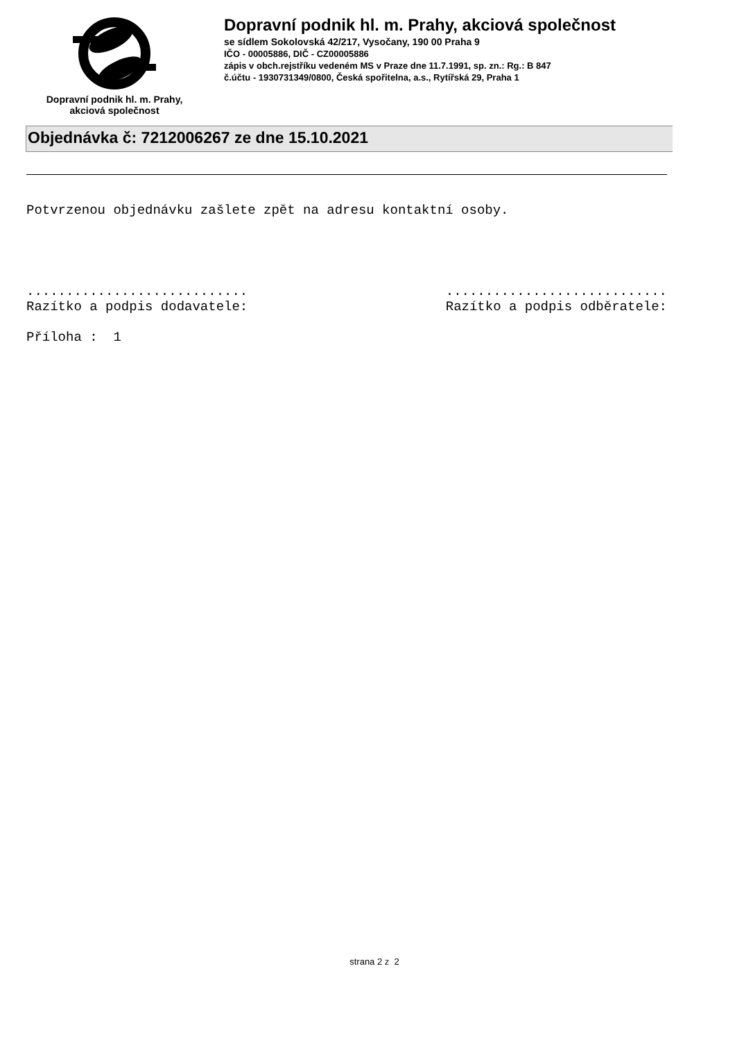Dopravní podnik hl. m. Prahy,
akciová společnost
Dopravní podnik hl. m. Prahy, akciová společnost
se sídlem Sokolovská 42/217, Vysočany, 190 00 Praha 9
IČO - 00005886, DIČ - CZ00005886
zápis v obch.rejstříku vedeném MS v Praze dne 11.7.1991, sp. zn.: Rg.: B 847
č.účtu - 1930731349/0800, Česká spořitelna, a.s., Rytířská 29, Praha 1
Objednávka č: 7212006267 ze dne 15.10.2021
Potvrzenou objednávku zašlete zpět na adresu kontaktní osoby.
............................
Razítko a podpis dodavatele:
............................
Razítko a podpis odběratele:
Příloha : 1
strana 2 z 2